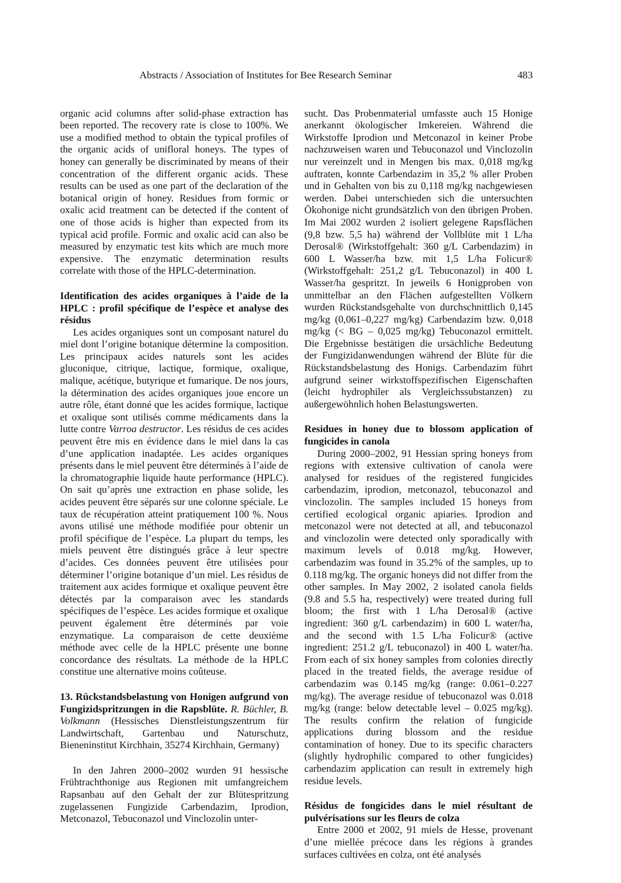Abstracts / Association of Institutes for Bee Research Seminar 483
organic acid columns after solid-phase extraction has been reported. The recovery rate is close to 100%. We use a modified method to obtain the typical profiles of the organic acids of unifloral honeys. The types of honey can generally be discriminated by means of their concentration of the different organic acids. These results can be used as one part of the declaration of the botanical origin of honey. Residues from formic or oxalic acid treatment can be detected if the content of one of those acids is higher than expected from its typical acid profile. Formic and oxalic acid can also be measured by enzymatic test kits which are much more expensive. The enzymatic determination results correlate with those of the HPLC-determination.
Identification des acides organiques à l’aide de la HPLC : profil spécifique de l’espèce et analyse des résidus
Les acides organiques sont un composant naturel du miel dont l’origine botanique détermine la composition. Les principaux acides naturels sont les acides gluconique, citrique, lactique, formique, oxalique, malique, acétique, butyrique et fumarique. De nos jours, la détermination des acides organiques joue encore un autre rôle, étant donné que les acides formique, lactique et oxalique sont utilisés comme médicaments dans la lutte contre Varroa destructor. Les résidus de ces acides peuvent être mis en évidence dans le miel dans la cas d’une application inadaptée. Les acides organiques présents dans le miel peuvent être déterminés à l’aide de la chromatographie liquide haute performance (HPLC). On sait qu’après une extraction en phase solide, les acides peuvent être séparés sur une colonne spéciale. Le taux de récupération atteint pratiquement 100 %. Nous avons utilisé une méthode modifiée pour obtenir un profil spécifique de l’espèce. La plupart du temps, les miels peuvent être distingués grâce à leur spectre d’acides. Ces données peuvent être utilisées pour déterminer l’origine botanique d’un miel. Les résidus de traitement aux acides formique et oxalique peuvent être détectés par la comparaison avec les standards spécifiques de l’espèce. Les acides formique et oxalique peuvent également être déterminés par voie enzymatique. La comparaison de cette deuxième méthode avec celle de la HPLC présente une bonne concordance des résultats. La méthode de la HPLC constitue une alternative moins coûteuse.
13. Rückstandsbelastung von Honigen aufgrund von Fungizidspritzungen in die Rapsblüte. R. Büchler, B. Volkmann (Hessisches Dienstleistungszentrum für Landwirtschaft, Gartenbau und Naturschutz, Bieneninstitut Kirchhain, 35274 Kirchhain, Germany)
In den Jahren 2000–2002 wurden 91 hessische Frühtrachthonige aus Regionen mit umfangreichem Rapsanbau auf den Gehalt der zur Blütespritzung zugelassenen Fungizide Carbendazim, Iprodion, Metconazol, Tebuconazol und Vinclozolin unter-
sucht. Das Probenmaterial umfasste auch 15 Honige anerkannt ökologischer Imkereien. Während die Wirkstoffe Iprodion und Metconazol in keiner Probe nachzuweisen waren und Tebuconazol und Vinclozolin nur vereinzelt und in Mengen bis max. 0,018 mg/kg auftraten, konnte Carbendazim in 35,2 % aller Proben und in Gehalten von bis zu 0,118 mg/kg nachgewiesen werden. Dabei unterschieden sich die untersuchten Ökohonige nicht grundsätzlich von den übrigen Proben. Im Mai 2002 wurden 2 isoliert gelegene Rapsflächen (9,8 bzw. 5,5 ha) während der Vollblüte mit 1 L/ha Derosal® (Wirkstoffgehalt: 360 g/L Carbendazim) in 600 L Wasser/ha bzw. mit 1,5 L/ha Folicur® (Wirkstoffgehalt: 251,2 g/L Tebuconazol) in 400 L Wasser/ha gespritzt. In jeweils 6 Honigproben von unmittelbar an den Flächen aufgestellten Völkern wurden Rückstandsgehalte von durchschnittlich 0,145 mg/kg (0,061–0,227 mg/kg) Carbendazim bzw. 0,018 mg/kg (< BG – 0,025 mg/kg) Tebuconazol ermittelt. Die Ergebnisse bestätigen die ursächliche Bedeutung der Fungizidanwendungen während der Blüte für die Rückstandsbelastung des Honigs. Carbendazim führt aufgrund seiner wirkstoffspezifischen Eigenschaften (leicht hydrophiler als Vergleichssubstanzen) zu außergewöhnlich hohen Belastungswerten.
Residues in honey due to blossom application of fungicides in canola
During 2000–2002, 91 Hessian spring honeys from regions with extensive cultivation of canola were analysed for residues of the registered fungicides carbendazim, iprodion, metconazol, tebuconazol and vinclozolin. The samples included 15 honeys from certified ecological organic apiaries. Iprodion and metconazol were not detected at all, and tebuconazol and vinclozolin were detected only sporadically with maximum levels of 0.018 mg/kg. However, carbendazim was found in 35.2% of the samples, up to 0.118 mg/kg. The organic honeys did not differ from the other samples. In May 2002, 2 isolated canola fields (9.8 and 5.5 ha, respectively) were treated during full bloom; the first with 1 L/ha Derosal® (active ingredient: 360 g/L carbendazim) in 600 L water/ha, and the second with 1.5 L/ha Folicur® (active ingredient: 251.2 g/L tebuconazol) in 400 L water/ha. From each of six honey samples from colonies directly placed in the treated fields, the average residue of carbendazim was 0.145 mg/kg (range: 0.061–0.227 mg/kg). The average residue of tebuconazol was 0.018 mg/kg (range: below detectable level – 0.025 mg/kg). The results confirm the relation of fungicide applications during blossom and the residue contamination of honey. Due to its specific characters (slightly hydrophilic compared to other fungicides) carbendazim application can result in extremely high residue levels.
Résidus de fongicides dans le miel résultant de pulvérisations sur les fleurs de colza
Entre 2000 et 2002, 91 miels de Hesse, provenant d’une miellée précoce dans les régions à grandes surfaces cultivées en colza, ont été analysés